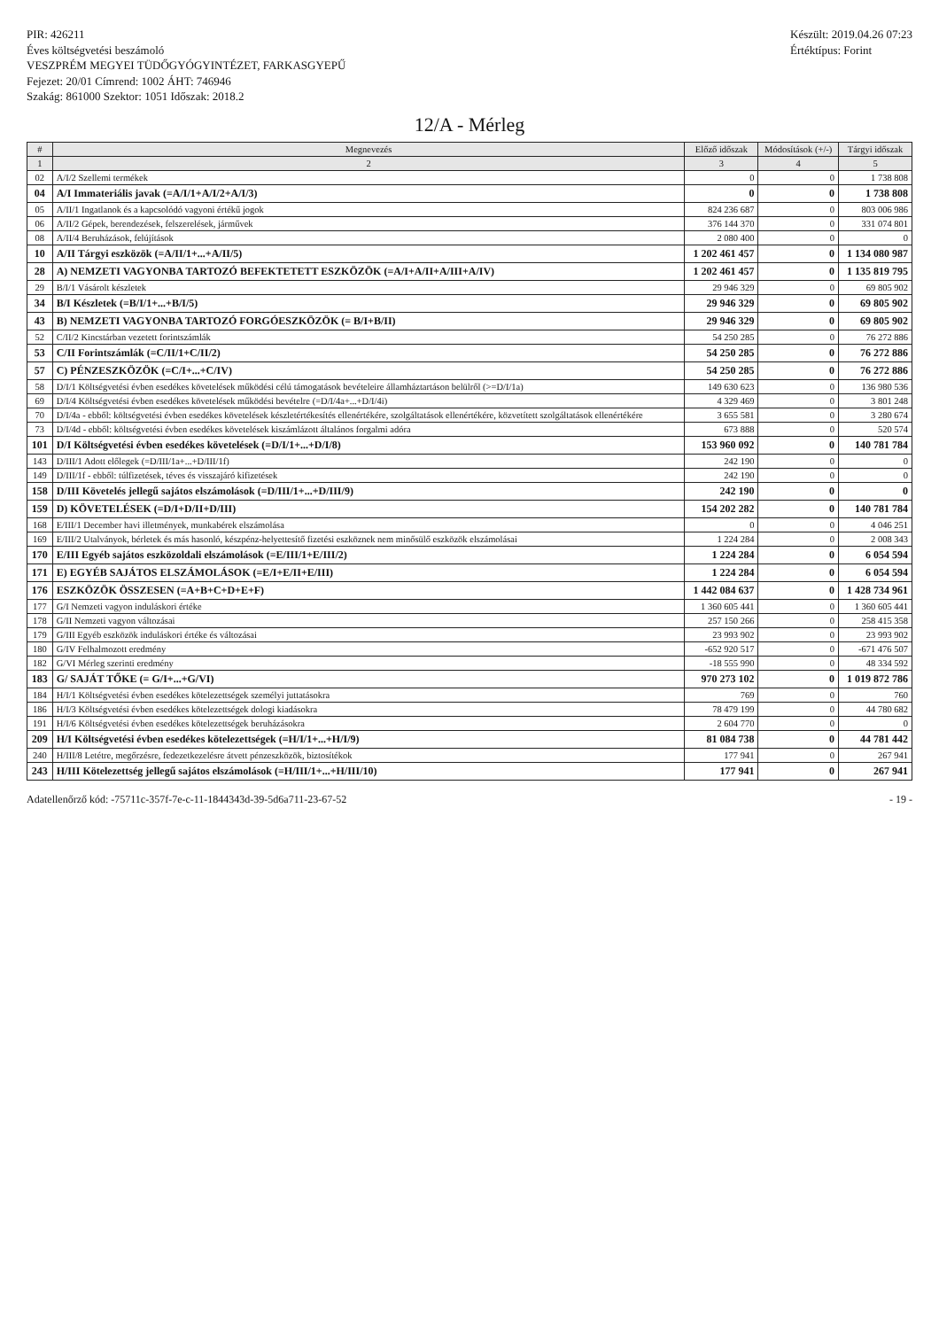PIR: 426211
Éves költségvetési beszámoló
VESZPRÉM MEGYEI TÜDŐGYÓGYINTÉZET, FARKASGYEPŰ
Fejezet: 20/01 Címrend: 1002 ÁHT: 746946
Szakág: 861000 Szektor: 1051 Időszak: 2018.2
Készült: 2019.04.26 07:23
Értéktípus: Forint
12/A - Mérleg
| # | Megnevezés | Előző időszak | Módosítások (+/-) | Tárgyi időszak |
| --- | --- | --- | --- | --- |
| 1 | 2 | 3 | 4 | 5 |
| 02 | A/I/2 Szellemi termékek | 0 | 0 | 1 738 808 |
| 04 | A/I Immateriális javak (=A/I/1+A/I/2+A/I/3) | 0 | 0 | 1 738 808 |
| 05 | A/II/1 Ingatlanok és a kapcsolódó vagyoni értékű jogok | 824 236 687 | 0 | 803 006 986 |
| 06 | A/II/2 Gépek, berendezések, felszerelések, járművek | 376 144 370 | 0 | 331 074 801 |
| 08 | A/II/4 Beruházások, felújítások | 2 080 400 | 0 | 0 |
| 10 | A/II Tárgyi eszközök (=A/II/1+...+A/II/5) | 1 202 461 457 | 0 | 1 134 080 987 |
| 28 | A) NEMZETI VAGYONBA TARTOZÓ BEFEKTETETT ESZKÖZÖK (=A/I+A/II+A/III+A/IV) | 1 202 461 457 | 0 | 1 135 819 795 |
| 29 | B/I/1 Vásárolt készletek | 29 946 329 | 0 | 69 805 902 |
| 34 | B/I Készletek (=B/I/1+...+B/I/5) | 29 946 329 | 0 | 69 805 902 |
| 43 | B) NEMZETI VAGYONBA TARTOZÓ FORGÓESZKÖZÖK (= B/I+B/II) | 29 946 329 | 0 | 69 805 902 |
| 52 | C/II/2 Kincstárban vezetett forintszámlák | 54 250 285 | 0 | 76 272 886 |
| 53 | C/II Forintszámlák (=C/II/1+C/II/2) | 54 250 285 | 0 | 76 272 886 |
| 57 | C) PÉNZESZKÖZÖK (=C/I+...+C/IV) | 54 250 285 | 0 | 76 272 886 |
| 58 | D/I/1 Költségvetési évben esedékes követelések működési célú támogatások bevételeire államháztartáson belülről (>=D/I/1a) | 149 630 623 | 0 | 136 980 536 |
| 69 | D/I/4 Költségvetési évben esedékes követelések működési bevételre (=D/I/4a+...+D/I/4i) | 4 329 469 | 0 | 3 801 248 |
| 70 | D/I/4a - ebből: költségvetési évben esedékes követelések készletértékesítés ellenértékére, szolgáltatások ellenértékére, közvetített szolgáltatások ellenértékére | 3 655 581 | 0 | 3 280 674 |
| 73 | D/I/4d - ebből: költségvetési évben esedékes követelések kiszámlázott általános forgalmi adóra | 673 888 | 0 | 520 574 |
| 101 | D/I Költségvetési évben esedékes követelések (=D/I/1+...+D/I/8) | 153 960 092 | 0 | 140 781 784 |
| 143 | D/III/1 Adott előlegek (=D/III/1a+...+D/III/1f) | 242 190 | 0 | 0 |
| 149 | D/III/1f - ebből: túlfizetések, téves és visszajáró kifizetések | 242 190 | 0 | 0 |
| 158 | D/III Követelés jellegű sajátos elszámolások (=D/III/1+...+D/III/9) | 242 190 | 0 | 0 |
| 159 | D) KÖVETELÉSEK (=D/I+D/II+D/III) | 154 202 282 | 0 | 140 781 784 |
| 168 | E/III/1 December havi illetmények, munkabérek elszámolása | 0 | 0 | 4 046 251 |
| 169 | E/III/2 Utalványok, bérletek és más hasonló, készpénz-helyettesítő fizetési eszköznek nem minősülő eszközök elszámolásai | 1 224 284 | 0 | 2 008 343 |
| 170 | E/III Egyéb sajátos eszközoldali elszámolások (=E/III/1+E/III/2) | 1 224 284 | 0 | 6 054 594 |
| 171 | E) EGYÉB SAJÁTOS ELSZÁMOLÁSOK (=E/I+E/II+E/III) | 1 224 284 | 0 | 6 054 594 |
| 176 | ESZKÖZÖK ÖSSZESEN (=A+B+C+D+E+F) | 1 442 084 637 | 0 | 1 428 734 961 |
| 177 | G/I Nemzeti vagyon induláskori értéke | 1 360 605 441 | 0 | 1 360 605 441 |
| 178 | G/II Nemzeti vagyon változásai | 257 150 266 | 0 | 258 415 358 |
| 179 | G/III Egyéb eszközök induláskori értéke és változásai | 23 993 902 | 0 | 23 993 902 |
| 180 | G/IV Felhalmozott eredmény | -652 920 517 | 0 | -671 476 507 |
| 182 | G/VI Mérleg szerinti eredmény | -18 555 990 | 0 | 48 334 592 |
| 183 | G/ SAJÁT TŐKE (= G/I+...+G/VI) | 970 273 102 | 0 | 1 019 872 786 |
| 184 | H/I/1 Költségvetési évben esedékes kötelezettségek személyi juttatásokra | 769 | 0 | 760 |
| 186 | H/I/3 Költségvetési évben esedékes kötelezettségek dologi kiadásokra | 78 479 199 | 0 | 44 780 682 |
| 191 | H/I/6 Költségvetési évben esedékes kötelezettségek beruházásokra | 2 604 770 | 0 | 0 |
| 209 | H/I Költségvetési évben esedékes kötelezettségek (=H/I/1+...+H/I/9) | 81 084 738 | 0 | 44 781 442 |
| 240 | H/III/8 Letétre, megőrzésre, fedezetkezelésre átvett pénzeszközök, biztosítékok | 177 941 | 0 | 267 941 |
| 243 | H/III Kötelezettség jellegű sajátos elszámolások (=H/III/1+...+H/III/10) | 177 941 | 0 | 267 941 |
Adatellenőrző kód: -75711c-357f-7e-c-11-1844343d-39-5d6a711-23-67-52
- 19 -